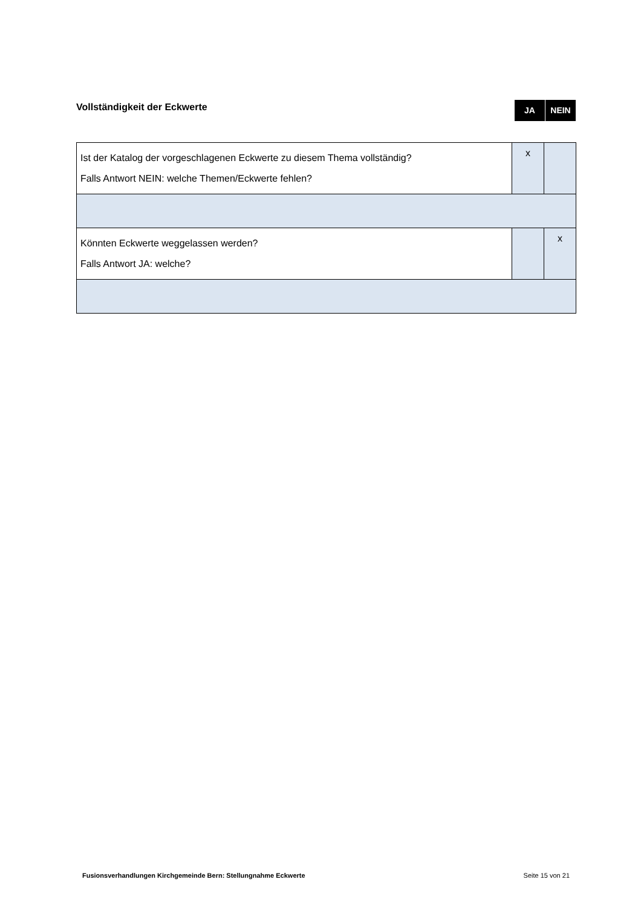Vollständigkeit der Eckwerte
JA NEIN
| Ist der Katalog der vorgeschlagenen Eckwerte zu diesem Thema vollständig? Falls Antwort NEIN: welche Themen/Eckwerte fehlen? | x | |
| Könnten Eckwerte weggelassen werden? Falls Antwort JA: welche? | | x |
Fusionsverhandlungen Kirchgemeinde Bern: Stellungnahme Eckwerte Seite 15 von 21